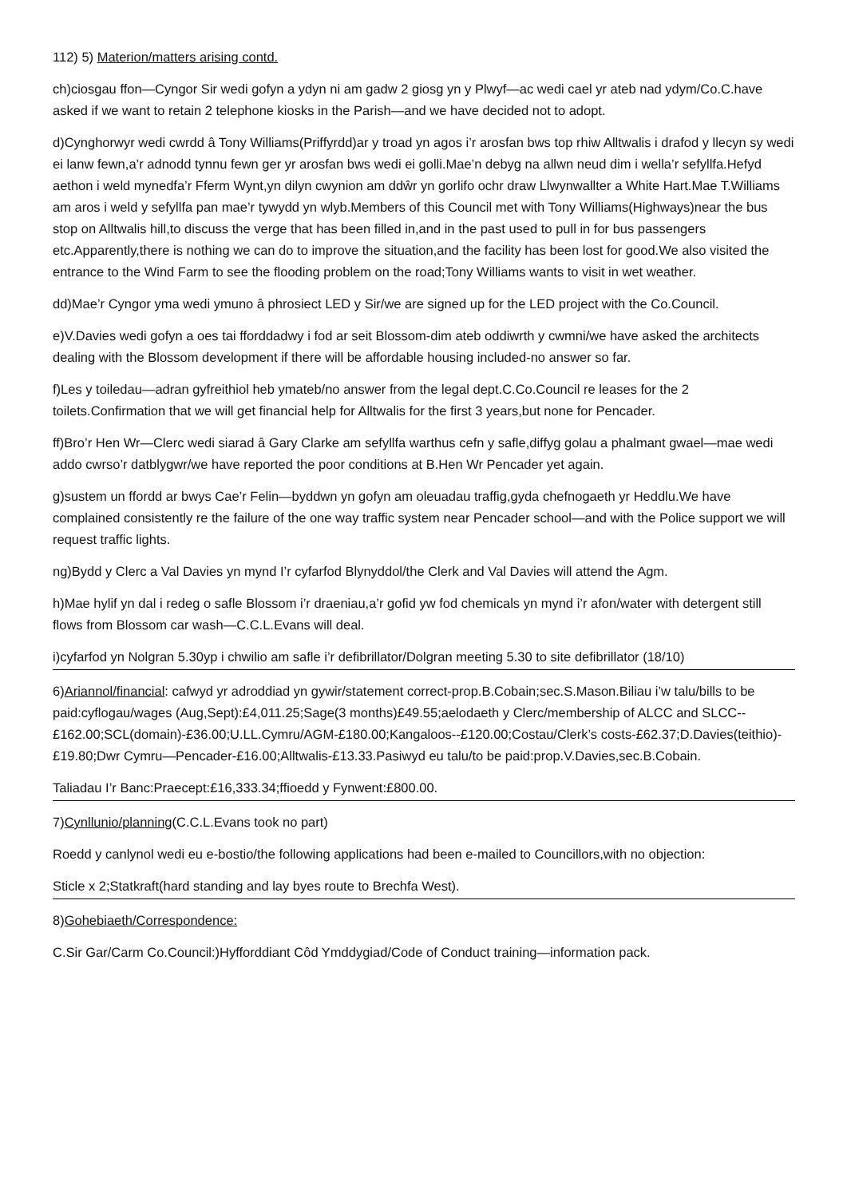112) 5) Materion/matters arising contd.
ch)ciosgau ffon—Cyngor Sir wedi gofyn a ydyn ni am gadw 2 giosg yn y Plwyf—ac wedi cael yr ateb nad ydym/Co.C.have asked if we want to retain 2 telephone kiosks in the Parish—and we have decided not to adopt.
d)Cynghorwyr wedi cwrdd â Tony Williams(Priffyrdd)ar y troad yn agos i’r arosfan bws top rhiw Alltwalis i drafod y llecyn sy wedi ei lanw fewn,a’r adnodd tynnu fewn ger yr arosfan bws wedi ei golli.Mae’n debyg na allwn neud dim i wella’r sefyllfa.Hefyd aethon i weld mynedfa’r Fferm Wynt,yn dilyn cwynion am ddŵr yn gorlifo ochr draw Llwynwallter a White Hart.Mae T.Williams am aros i weld y sefyllfa pan mae’r tywydd yn wlyb.Members of this Council met with Tony Williams(Highways)near the bus stop on Alltwalis hill,to discuss the verge that has been filled in,and in the past used to pull in for bus passengers etc.Apparently,there is nothing we can do to improve the situation,and the facility has been lost for good.We also visited the entrance to the Wind Farm to see the flooding problem on the road;Tony Williams wants to visit in wet weather.
dd)Mae’r Cyngor yma wedi ymuno â phrosiect LED y Sir/we are signed up for the LED project with the Co.Council.
e)V.Davies wedi gofyn a oes tai fforddadwy i fod ar seit Blossom-dim ateb oddiwrth y cwmni/we have asked the architects dealing with the Blossom development if there will be affordable housing included-no answer so far.
f)Les y toiledau—adran gyfreithiol heb ymateb/no answer from the legal dept.C.Co.Council re leases for the 2 toilets.Confirmation that we will get financial help for Alltwalis for the first 3 years,but none for Pencader.
ff)Bro’r Hen Wr—Clerc wedi siarad â Gary Clarke am sefyllfa warthus cefn y safle,diffyg golau a phalmant gwael—mae wedi addo cwrso’r datblygwr/we have reported the poor conditions at B.Hen Wr Pencader yet again.
g)sustem un ffordd ar bwys Cae’r Felin—byddwn yn gofyn am oleuadau traffig,gyda chefnogaeth yr Heddlu.We have complained consistently re the failure of the one way traffic system near Pencader school—and with the Police support we will request traffic lights.
ng)Bydd y Clerc a Val Davies yn mynd I’r cyfarfod Blynyddol/the Clerk and Val Davies will attend the Agm.
h)Mae hylif yn dal i redeg o safle Blossom i’r draeniau,a’r gofid yw fod chemicals yn mynd i’r afon/water with detergent still flows from Blossom car wash—C.C.L.Evans will deal.
i)cyfarfod yn Nolgran 5.30yp i chwilio am safle i’r defibrillator/Dolgran meeting 5.30 to site defibrillator (18/10)
6)Ariannol/financial: cafwyd yr adroddiad yn gywir/statement correct-prop.B.Cobain;sec.S.Mason.Biliau i’w talu/bills to be paid:cyflogau/wages (Aug,Sept):£4,011.25;Sage(3 months)£49.55;aelodaeth y Clerc/membership of ALCC and SLCC--£162.00;SCL(domain)-£36.00;U.LL.Cymru/AGM-£180.00;Kangaloos--£120.00;Costau/Clerk’s costs-£62.37;D.Davies(teithio)-£19.80;Dwr Cymru—Pencader-£16.00;Alltwalis-£13.33.Pasiwyd eu talu/to be paid:prop.V.Davies,sec.B.Cobain.
Taliadau I’r Banc:Praecept:£16,333.34;ffioedd y Fynwent:£800.00.
7)Cynllunio/planning(C.C.L.Evans took no part)
Roedd y canlynol wedi eu e-bostio/the following applications had been e-mailed to Councillors,with no objection:
Sticle x 2;Statkraft(hard standing and lay byes route to Brechfa West).
8)Gohebiaeth/Correspondence:
C.Sir Gar/Carm Co.Council:)Hyfforddiant Côd Ymddygiad/Code of Conduct training—information pack.